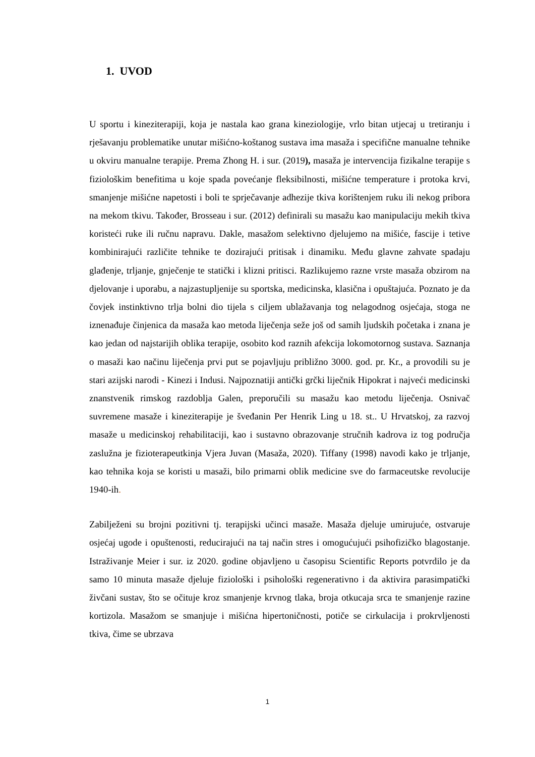1. UVOD
U sportu i kineziterapiji, koja je nastala kao grana kineziologije, vrlo bitan utjecaj u tretiranju i rješavanju problematike unutar mišićno-koštanog sustava ima masaža i specifične manualne tehnike u okviru manualne terapije. Prema Zhong H. i sur. (2019), masaža je intervencija fizikalne terapije s fiziološkim benefitima u koje spada povećanje fleksibilnosti, mišićne temperature i protoka krvi, smanjenje mišićne napetosti i boli te sprječavanje adhezije tkiva korištenjem ruku ili nekog pribora na mekom tkivu. Također, Brosseau i sur. (2012) definirali su masažu kao manipulaciju mekih tkiva koristeći ruke ili ručnu napravu. Dakle, masažom selektivno djelujemo na mišiće, fascije i tetive kombinirajući različite tehnike te dozirajući pritisak i dinamiku. Među glavne zahvate spadaju glađenje, trljanje, gnječenje te statički i klizni pritisci. Razlikujemo razne vrste masaža obzirom na djelovanje i uporabu, a najzastupljenije su sportska, medicinska, klasična i opuštajuća. Poznato je da čovjek instinktivno trlja bolni dio tijela s ciljem ublažavanja tog nelagodnog osjećaja, stoga ne iznenađuje činjenica da masaža kao metoda liječenja seže još od samih ljudskih početaka i znana je kao jedan od najstarijih oblika terapije, osobito kod raznih afekcija lokomotornog sustava. Saznanja o masaži kao načinu liječenja prvi put se pojavljuju približno 3000. god. pr. Kr., a provodili su je stari azijski narodi - Kinezi i Indusi. Najpoznatiji antički grčki liječnik Hipokrat i najveći medicinski znanstvenik rimskog razdoblja Galen, preporučili su masažu kao metodu liječenja. Osnivač suvremene masaže i kineziterapije je šveđanin Per Henrik Ling u 18. st.. U Hrvatskoj, za razvoj masaže u medicinskoj rehabilitaciji, kao i sustavno obrazovanje stručnih kadrova iz tog područja zaslužna je fizioterapeutkinja Vjera Juvan (Masaža, 2020). Tiffany (1998) navodi kako je trljanje, kao tehnika koja se koristi u masaži, bilo primarni oblik medicine sve do farmaceutske revolucije 1940-ih.
Zabilježeni su brojni pozitivni tj. terapijski učinci masaže. Masaža djeluje umirujuće, ostvaruje osjećaj ugode i opuštenosti, reducirajući na taj način stres i omogućujući psihofizičko blagostanje. Istraživanje Meier i sur. iz 2020. godine objavljeno u časopisu Scientific Reports potvrdilo je da samo 10 minuta masaže djeluje fiziološki i psihološki regenerativno i da aktivira parasimpatički živčani sustav, što se očituje kroz smanjenje krvnog tlaka, broja otkucaja srca te smanjenje razine kortizola. Masažom se smanjuje i mišićna hipertoničnosti, potiče se cirkulacija i prokrvljenosti tkiva, čime se ubrzava
1